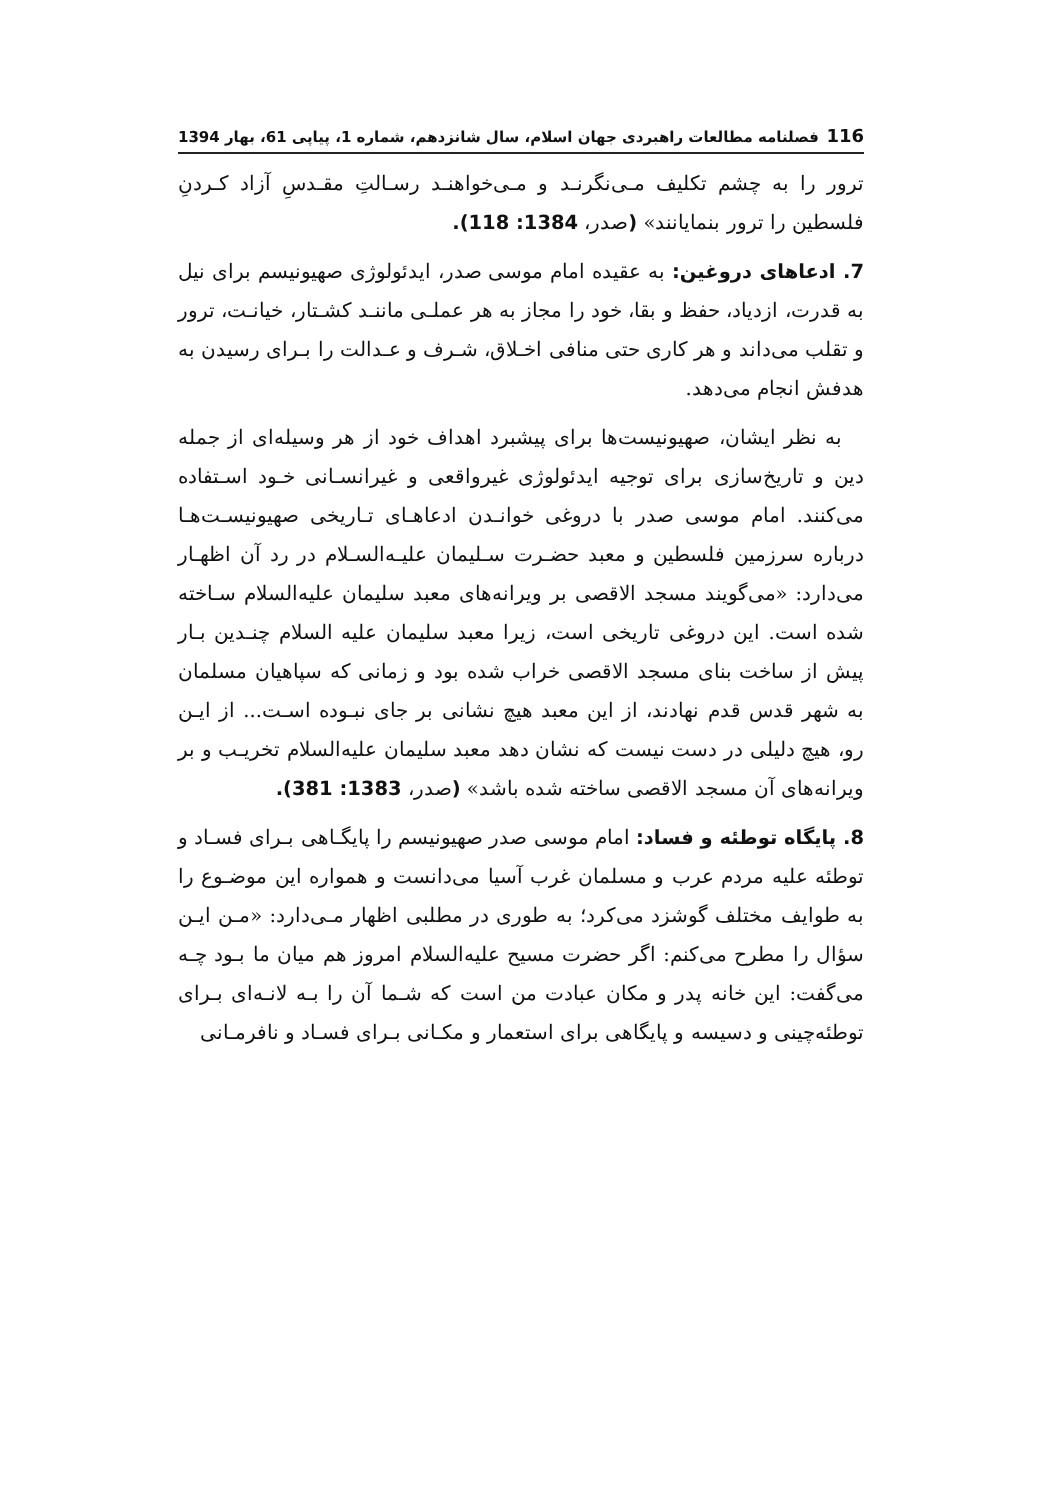116 فصلنامه مطالعات راهبردی جهان اسلام، سال شانزدهم، شماره 1، پیاپی 61، بهار 1394
ترور را به چشم تکلیف مـی‌نگرنـد و مـی‌خواهنـد رسـالتِ مقـدسِ آزاد کـردنِ فلسطین را ترور بنمایانند» (صدر، 1384: 118).
7. ادعاهای دروغین: به عقیده امام موسی صدر، ایدئولوژی صهیونیسم برای نیل به قدرت، ازدیاد، حفظ و بقا، خود را مجاز به هر عملـی ماننـد کشـتار، خیانـت، ترور و تقلب می‌داند و هر کاری حتی منافی اخـلاق، شـرف و عـدالت را بـرای رسیدن به هدفش انجام می‌دهد.
به نظر ایشان، صهیونیست‌ها برای پیشبرد اهداف خود از هر وسیله‌ای از جمله دین و تاریخ‌سازی برای توجیه ایدئولوژی غیرواقعی و غیرانسـانی خـود اسـتفاده می‌کنند. امام موسی صدر با دروغی خوانـدن ادعاهـای تـاریخی صهیونیسـت‌هـا درباره سرزمین فلسطین و معبد حضـرت سـلیمان علیـه‌السـلام در رد آن اظهـار می‌دارد: «می‌گویند مسجد الاقصی بر ویرانه‌های معبد سلیمان علیه‌السلام سـاخته شده است. این دروغی تاریخی است، زیرا معبد سلیمان علیه السلام چنـدین بـار پیش از ساخت بنای مسجد الاقصی خراب شده بود و زمانی که سپاهیان مسلمان به شهر قدس قدم نهادند، از این معبد هیچ نشانی بر جای نبـوده اسـت... از ایـن رو، هیچ دلیلی در دست نیست که نشان دهد معبد سلیمان علیه‌السلام تخریـب و بر ویرانه‌های آن مسجد الاقصی ساخته شده باشد» (صدر، 1383: 381).
8. پایگاه توطئه و فساد: امام موسی صدر صهیونیسم را پایگـاهی بـرای فسـاد و توطئه علیه مردم عرب و مسلمان غرب آسیا می‌دانست و همواره این موضـوع را به طوایف مختلف گوشزد می‌کرد؛ به طوری در مطلبی اظهار مـی‌دارد: «مـن ایـن سؤال را مطرح می‌کنم: اگر حضرت مسیح علیه‌السلام امروز هم میان ما بـود چـه می‌گفت: این خانه پدر و مکان عبادت من است که شـما آن را بـه لانـه‌ای بـرای توطئه‌چینی و دسیسه و پایگاهی برای استعمار و مکـانی بـرای فسـاد و نافرمـانی